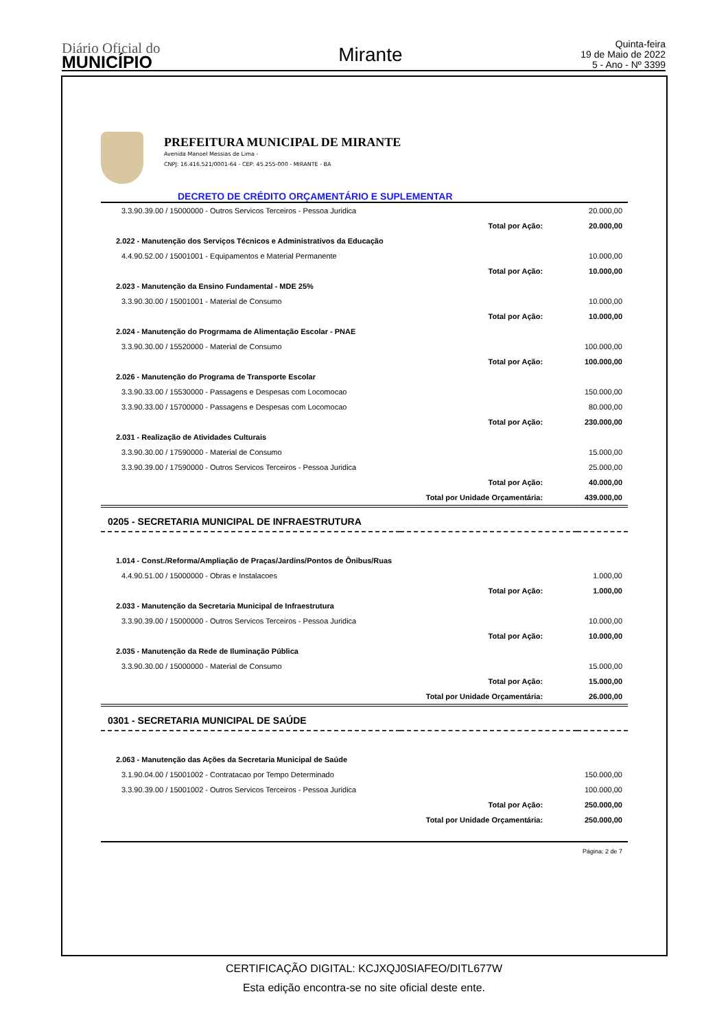Diário Oficial do
MUNICÍPIO
Mirante
Quinta-feira
19 de Maio de 2022
5 - Ano - Nº 3399
PREFEITURA MUNICIPAL DE MIRANTE
Avenida Manoel Messias de Lima -
CNPJ: 16.416.521/0001-64 - CEP: 45.255-000 - MIRANTE - BA
DECRETO DE CRÉDITO ORÇAMENTÁRIO E SUPLEMENTAR
| 3.3.90.39.00 / 15000000 - Outros Servicos Terceiros - Pessoa Juridica | | 20.000,00 |
| | Total por Ação: | 20.000,00 |
| 2.022 - Manutenção dos Serviços Técnicos e Administrativos da Educação | | |
| 4.4.90.52.00 / 15001001 - Equipamentos e Material Permanente | | 10.000,00 |
| | Total por Ação: | 10.000,00 |
| 2.023 - Manutenção da Ensino Fundamental - MDE 25% | | |
| 3.3.90.30.00 / 15001001 - Material de Consumo | | 10.000,00 |
| | Total por Ação: | 10.000,00 |
| 2.024 - Manutenção do Progrmama de Alimentação Escolar - PNAE | | |
| 3.3.90.30.00 / 15520000 - Material de Consumo | | 100.000,00 |
| | Total por Ação: | 100.000,00 |
| 2.026 - Manutenção do Programa de Transporte Escolar | | |
| 3.3.90.33.00 / 15530000 - Passagens e Despesas com Locomocao | | 150.000,00 |
| 3.3.90.33.00 / 15700000 - Passagens e Despesas com Locomocao | | 80.000,00 |
| | Total por Ação: | 230.000,00 |
| 2.031 - Realização de Atividades Culturais | | |
| 3.3.90.30.00 / 17590000 - Material de Consumo | | 15.000,00 |
| 3.3.90.39.00 / 17590000 - Outros Servicos Terceiros - Pessoa Juridica | | 25.000,00 |
| | Total por Ação: | 40.000,00 |
| | Total por Unidade Orçamentária: | 439.000,00 |
| 0205 - SECRETARIA MUNICIPAL DE INFRAESTRUTURA | | |
| 1.014 - Const./Reforma/Ampliação de Praças/Jardins/Pontos de Ônibus/Ruas | | |
| 4.4.90.51.00 / 15000000 - Obras e Instalacoes | | 1.000,00 |
| | Total por Ação: | 1.000,00 |
| 2.033 - Manutenção da Secretaria Municipal de Infraestrutura | | |
| 3.3.90.39.00 / 15000000 - Outros Servicos Terceiros - Pessoa Juridica | | 10.000,00 |
| | Total por Ação: | 10.000,00 |
| 2.035 - Manutenção da Rede de Iluminação Pública | | |
| 3.3.90.30.00 / 15000000 - Material de Consumo | | 15.000,00 |
| | Total por Ação: | 15.000,00 |
| | Total por Unidade Orçamentária: | 26.000,00 |
| 0301 - SECRETARIA MUNICIPAL DE SAÚDE | | |
| 2.063 - Manutenção das Ações da Secretaria Municipal de Saúde | | |
| 3.1.90.04.00 / 15001002 - Contratacao por Tempo Determinado | | 150.000,00 |
| 3.3.90.39.00 / 15001002 - Outros Servicos Terceiros - Pessoa Juridica | | 100.000,00 |
| | Total por Ação: | 250.000,00 |
| | Total por Unidade Orçamentária: | 250.000,00 |
Página: 2 de 7
CERTIFICAÇÃO DIGITAL: KCJXQJ0SIAFEO/DITL677W
Esta edição encontra-se no site oficial deste ente.